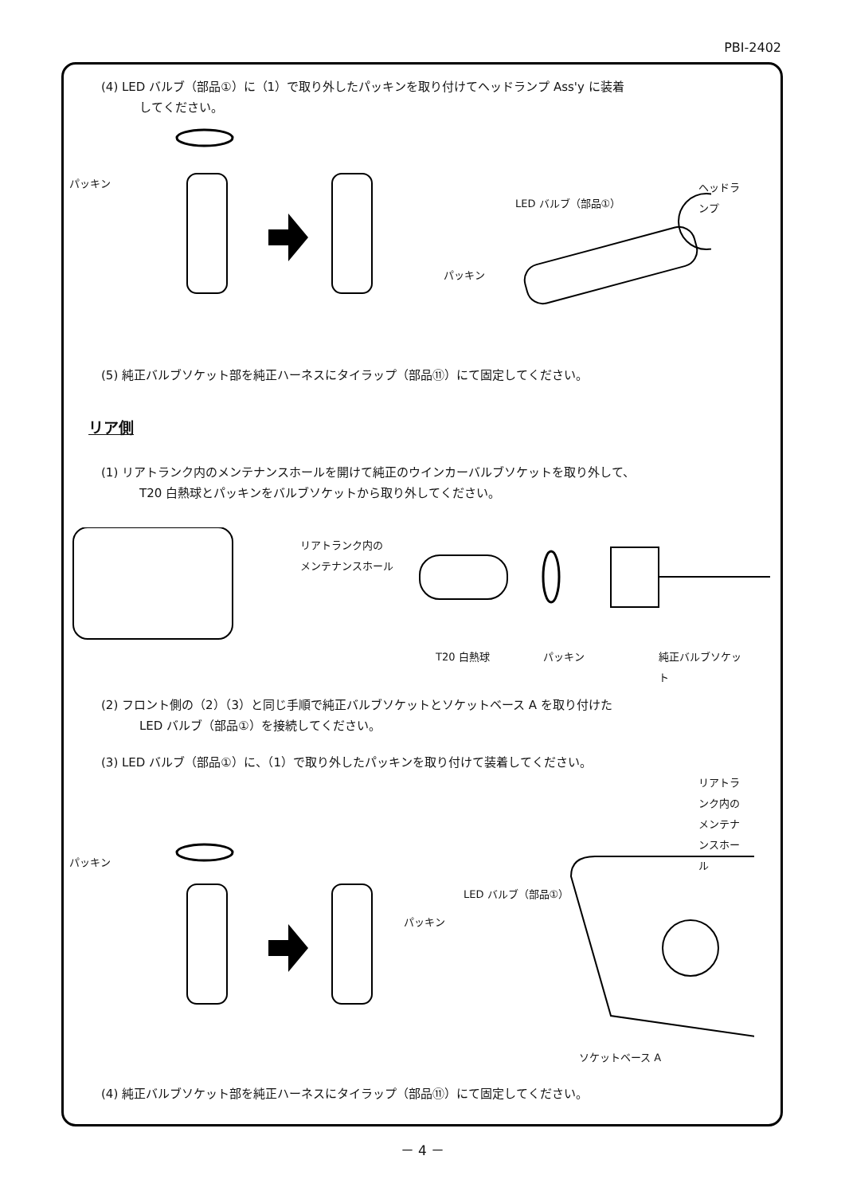PBI-2402
(4) LED バルブ（部品①）に（1）で取り外したパッキンを取り付けてヘッドランプ Ass'y に装着
してください。
パッキン
パッキン
LED バルブ（部品①）
ヘッドランプ
(5) 純正バルブソケット部を純正ハーネスにタイラップ（部品⑪）にて固定してください。
リア側
(1) リアトランク内のメンテナンスホールを開けて純正のウインカーバルブソケットを取り外して、
T20 白熱球とパッキンをバルブソケットから取り外してください。
リアトランク内の
メンテナンスホール
T20 白熱球 パッキン 純正バルブソケット
(2) フロント側の（2）（3）と同じ手順で純正バルブソケットとソケットベース A を取り付けた
LED バルブ（部品①）を接続してください。
(3) LED バルブ（部品①）に、（1）で取り外したパッキンを取り付けて装着してください。
リアトランク内の
メンテナンスホール
パッキン
パッキン
LED バルブ（部品①）
ソケットベース A
(4) 純正バルブソケット部を純正ハーネスにタイラップ（部品⑪）にて固定してください。
－ 4 －